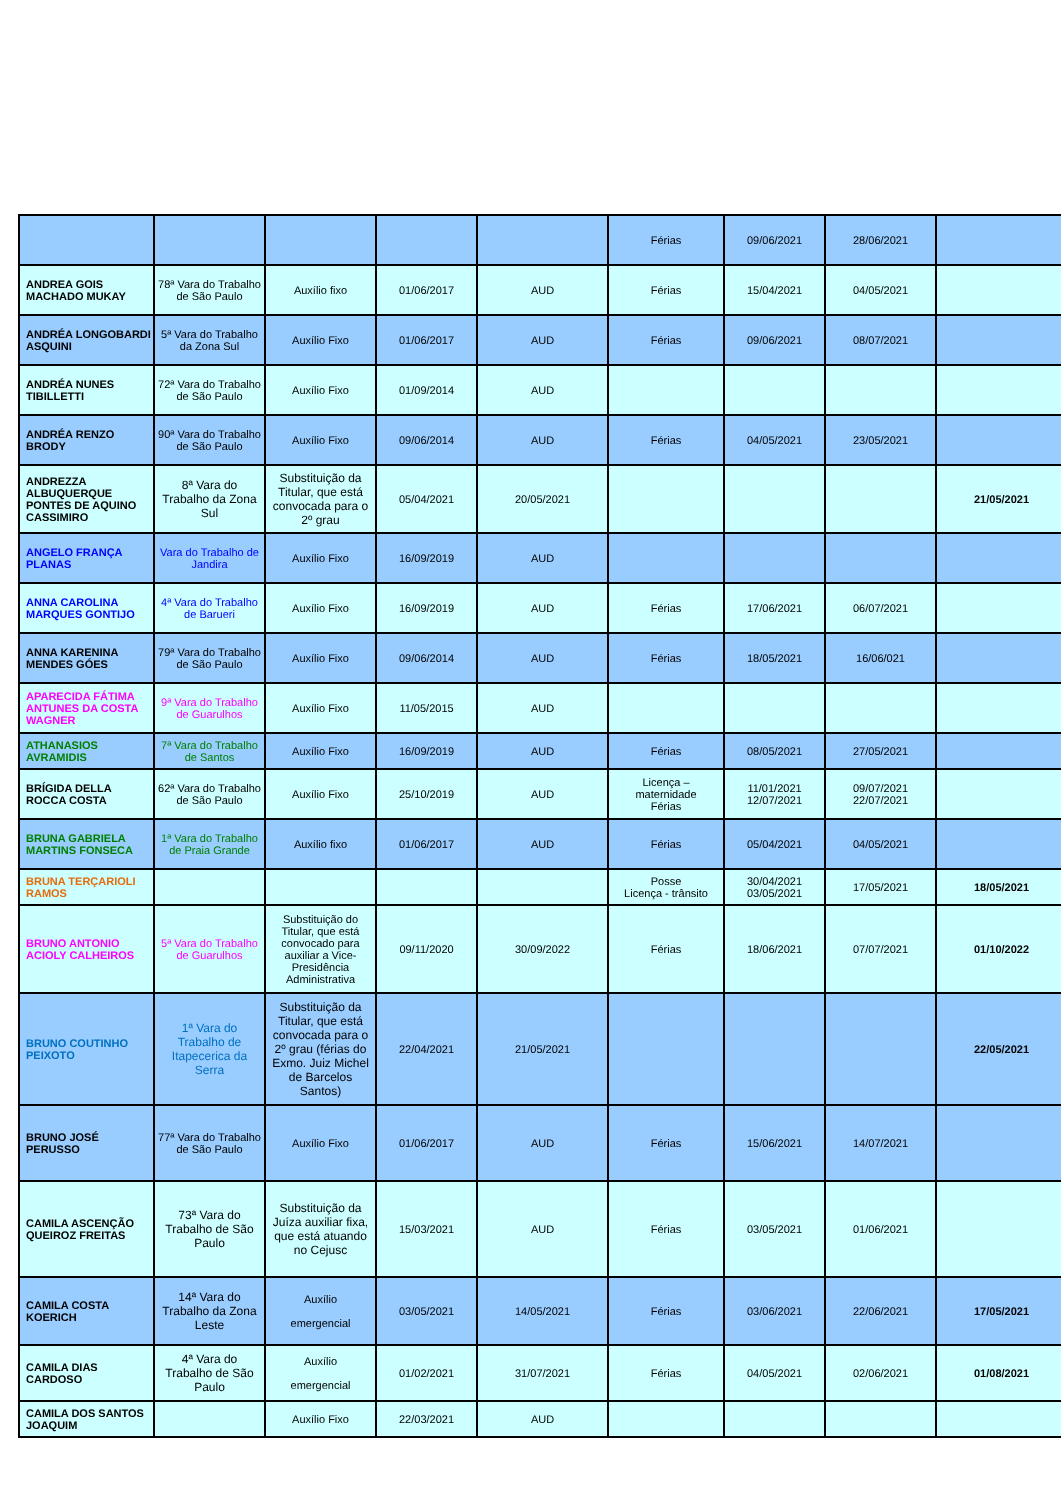| | | | | | Férias | 09/06/2021 | 28/06/2021 | |
| ANDREA GOIS MACHADO MUKAY | 78ª Vara do Trabalho de São Paulo | Auxílio fixo | 01/06/2017 | AUD | Férias | 15/04/2021 | 04/05/2021 | |
| ANDRÉA LONGOBARDI ASQUINI | 5ª Vara do Trabalho da Zona Sul | Auxílio Fixo | 01/06/2017 | AUD | Férias | 09/06/2021 | 08/07/2021 | |
| ANDRÉA NUNES TIBILLETTI | 72ª Vara do Trabalho de São Paulo | Auxílio Fixo | 01/09/2014 | AUD | | | | |
| ANDRÉA RENZO BRODY | 90ª Vara do Trabalho de São Paulo | Auxílio Fixo | 09/06/2014 | AUD | Férias | 04/05/2021 | 23/05/2021 | |
| ANDREZZA ALBUQUERQUE PONTES DE AQUINO CASSIMIRO | 8ª Vara do Trabalho da Zona Sul | Substituição da Titular, que está convocada para o 2º grau | 05/04/2021 | 20/05/2021 | | | | 21/05/2021 |
| ANGELO FRANÇA PLANAS | Vara do Trabalho de Jandira | Auxílio Fixo | 16/09/2019 | AUD | | | | |
| ANNA CAROLINA MARQUES GONTIJO | 4ª Vara do Trabalho de Barueri | Auxílio Fixo | 16/09/2019 | AUD | Férias | 17/06/2021 | 06/07/2021 | |
| ANNA KARENINA MENDES GÓES | 79ª Vara do Trabalho de São Paulo | Auxílio Fixo | 09/06/2014 | AUD | Férias | 18/05/2021 | 16/06/021 | |
| APARECIDA FÁTIMA ANTUNES DA COSTA WAGNER | 9ª Vara do Trabalho de Guarulhos | Auxílio Fixo | 11/05/2015 | AUD | | | | |
| ATHANASIOS AVRAMIDIS | 7ª Vara do Trabalho de Santos | Auxílio Fixo | 16/09/2019 | AUD | Férias | 08/05/2021 | 27/05/2021 | |
| BRÍGIDA DELLA ROCCA COSTA | 62ª Vara do Trabalho de São Paulo | Auxílio Fixo | 25/10/2019 | AUD | Licença – maternidade Férias | 11/01/2021 12/07/2021 | 09/07/2021 22/07/2021 | |
| BRUNA GABRIELA MARTINS FONSECA | 1ª Vara do Trabalho de Praia Grande | Auxílio fixo | 01/06/2017 | AUD | Férias | 05/04/2021 | 04/05/2021 | |
| BRUNA TERÇARIOLI RAMOS | | | | | Posse Licença - trânsito | 30/04/2021 03/05/2021 | 17/05/2021 | 18/05/2021 |
| BRUNO ANTONIO ACIOLY CALHEIROS | 5ª Vara do Trabalho de Guarulhos | Substituição do Titular, que está convocado para auxiliar a Vice-Presidência Administrativa | 09/11/2020 | 30/09/2022 | Férias | 18/06/2021 | 07/07/2021 | 01/10/2022 |
| BRUNO COUTINHO PEIXOTO | 1ª Vara do Trabalho de Itapecerica da Serra | Substituição da Titular, que está convocada para o 2º grau (férias do Exmo. Juiz Michel de Barcelos Santos) | 22/04/2021 | 21/05/2021 | | | | 22/05/2021 |
| BRUNO JOSÉ PERUSSO | 77ª Vara do Trabalho de São Paulo | Auxílio Fixo | 01/06/2017 | AUD | Férias | 15/06/2021 | 14/07/2021 | |
| CAMILA ASCENÇÃO QUEIROZ FREITAS | 73ª Vara do Trabalho de São Paulo | Substituição da Juíza auxiliar fixa, que está atuando no Cejusc | 15/03/2021 | AUD | Férias | 03/05/2021 | 01/06/2021 | |
| CAMILA COSTA KOERICH | 14ª Vara do Trabalho da Zona Leste | Auxílio emergencial | 03/05/2021 | 14/05/2021 | Férias | 03/06/2021 | 22/06/2021 | 17/05/2021 |
| CAMILA DIAS CARDOSO | 4ª Vara do Trabalho de São Paulo | Auxílio emergencial | 01/02/2021 | 31/07/2021 | Férias | 04/05/2021 | 02/06/2021 | 01/08/2021 |
| CAMILA DOS SANTOS JOAQUIM | | Auxílio Fixo | 22/03/2021 | AUD | | | | |